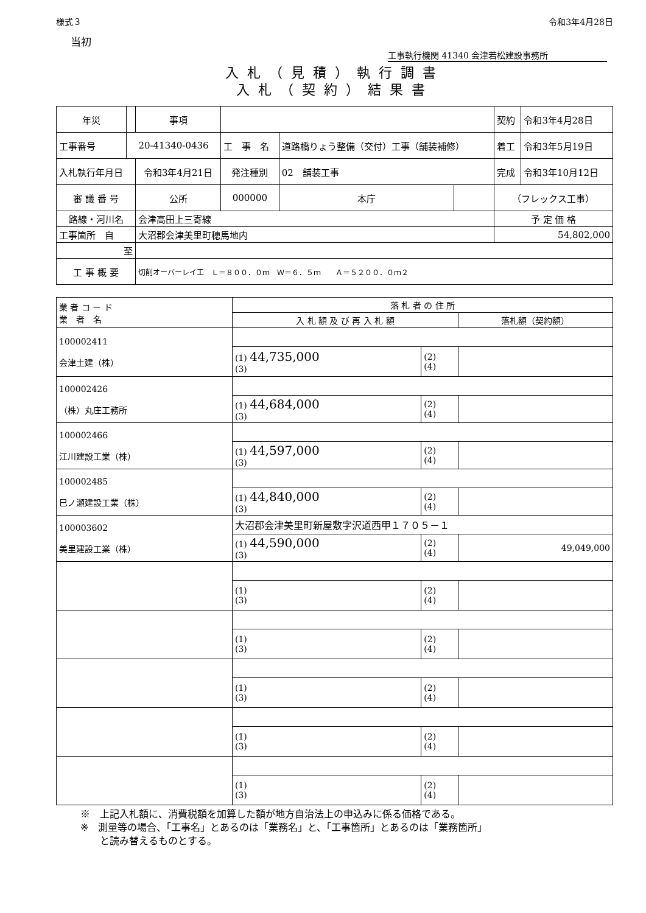様式３ 令和3年4月28日
当初
工事執行機関 41340 会津若松建設事務所
入札（見積）執行調書
入札（契約）結果書
| 年災 | | 事項 | | | | 契約 | 令和3年4月28日 |
| 工事番号 | 20-41340-0436 | | 工 事 名 | 道路橋りょう整備（交付）工事（舗装補修） | | 着工 | 令和3年5月19日 |
| 入札執行年月日 | | 令和3年4月21日 | 発注種別 | 02 舗装工事 | | 完成 | 令和3年10月12日 |
| 審 議 番 号 | | 公所 | 000000 | 本庁 | | （フレックス工事） | |
| 路線・河川名 | | 会津高田上三寄線 | | | | 予 定 価 格 | |
| 工事箇所 自 | | 大沼郡会津美里町穂馬地内 | | | | 54,802,000 | |
| 至 | | | | | | | |
| 工 事 概 要 | | 切削オーバーレイ工 Ｌ＝８００．０ｍ Ｗ＝６．５ｍ Ａ＝５２００．０ｍ２ | | | | | |
| 業 者 コ ー ド 業 者 名 | 落 札 者 の 住 所 | | |
| | 入 札 額 及 び 再 入 札 額 | | 落札額（契約額） |
| 100002411 会津土建（株） | | | |
| | (1) 44,735,000 (3) | (2) (4) | |
| 100002426 （株）丸庄工務所 | | | |
| | (1) 44,684,000 (3) | (2) (4) | |
| 100002466 江川建設工業（株） | | | |
| | (1) 44,597,000 (3) | (2) (4) | |
| 100002485 巳ノ瀬建設工業（株） | | | |
| | (1) 44,840,000 (3) | (2) (4) | |
| 100003602 美里建設工業（株） | 大沼郡会津美里町新屋敷字沢道西甲１７０５－１ | | |
| | (1) 44,590,000 (3) | (2) (4) | 49,049,000 |
| | (1) (3) | (2) (4) | |
| | (1) (3) | (2) (4) | |
| | (1) (3) | (2) (4) | |
| | (1) (3) | (2) (4) | |
| | (1) (3) | (2) (4) | |
※　上記入札額に、消費税額を加算した額が地方自治法上の申込みに係る価格である。
※　測量等の場合、「工事名」とあるのは「業務名」と、「工事箇所」とあるのは「業務箇所」
　　と読み替えるものとする。